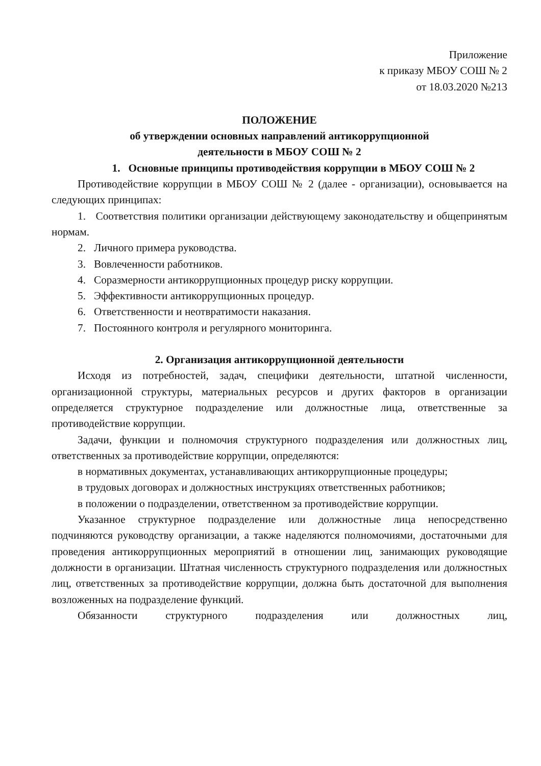Приложение
к приказу МБОУ СОШ № 2
от 18.03.2020 №213
ПОЛОЖЕНИЕ
об утверждении основных направлений антикоррупционной
деятельности в МБОУ СОШ № 2
1. Основные принципы противодействия коррупции в МБОУ СОШ № 2
Противодействие коррупции в МБОУ СОШ № 2 (далее - организации), основывается на следующих принципах:
1. Соответствия политики организации действующему законодательству и общепринятым нормам.
2. Личного примера руководства.
3. Вовлеченности работников.
4. Соразмерности антикоррупционных процедур риску коррупции.
5. Эффективности антикоррупционных процедур.
6. Ответственности и неотвратимости наказания.
7. Постоянного контроля и регулярного мониторинга.
2. Организация антикоррупционной деятельности
Исходя из потребностей, задач, специфики деятельности, штатной численности, организационной структуры, материальных ресурсов и других факторов в организации определяется структурное подразделение или должностные лица, ответственные за противодействие коррупции.
Задачи, функции и полномочия структурного подразделения или должностных лиц, ответственных за противодействие коррупции, определяются:
в нормативных документах, устанавливающих антикоррупционные процедуры;
в трудовых договорах и должностных инструкциях ответственных работников;
в положении о подразделении, ответственном за противодействие коррупции.
Указанное структурное подразделение или должностные лица непосредственно подчиняются руководству организации, а также наделяются полномочиями, достаточными для проведения антикоррупционных мероприятий в отношении лиц, занимающих руководящие должности в организации. Штатная численность структурного подразделения или должностных лиц, ответственных за противодействие коррупции, должна быть достаточной для выполнения возложенных на подразделение функций.
Обязанности структурного подразделения или должностных лиц,